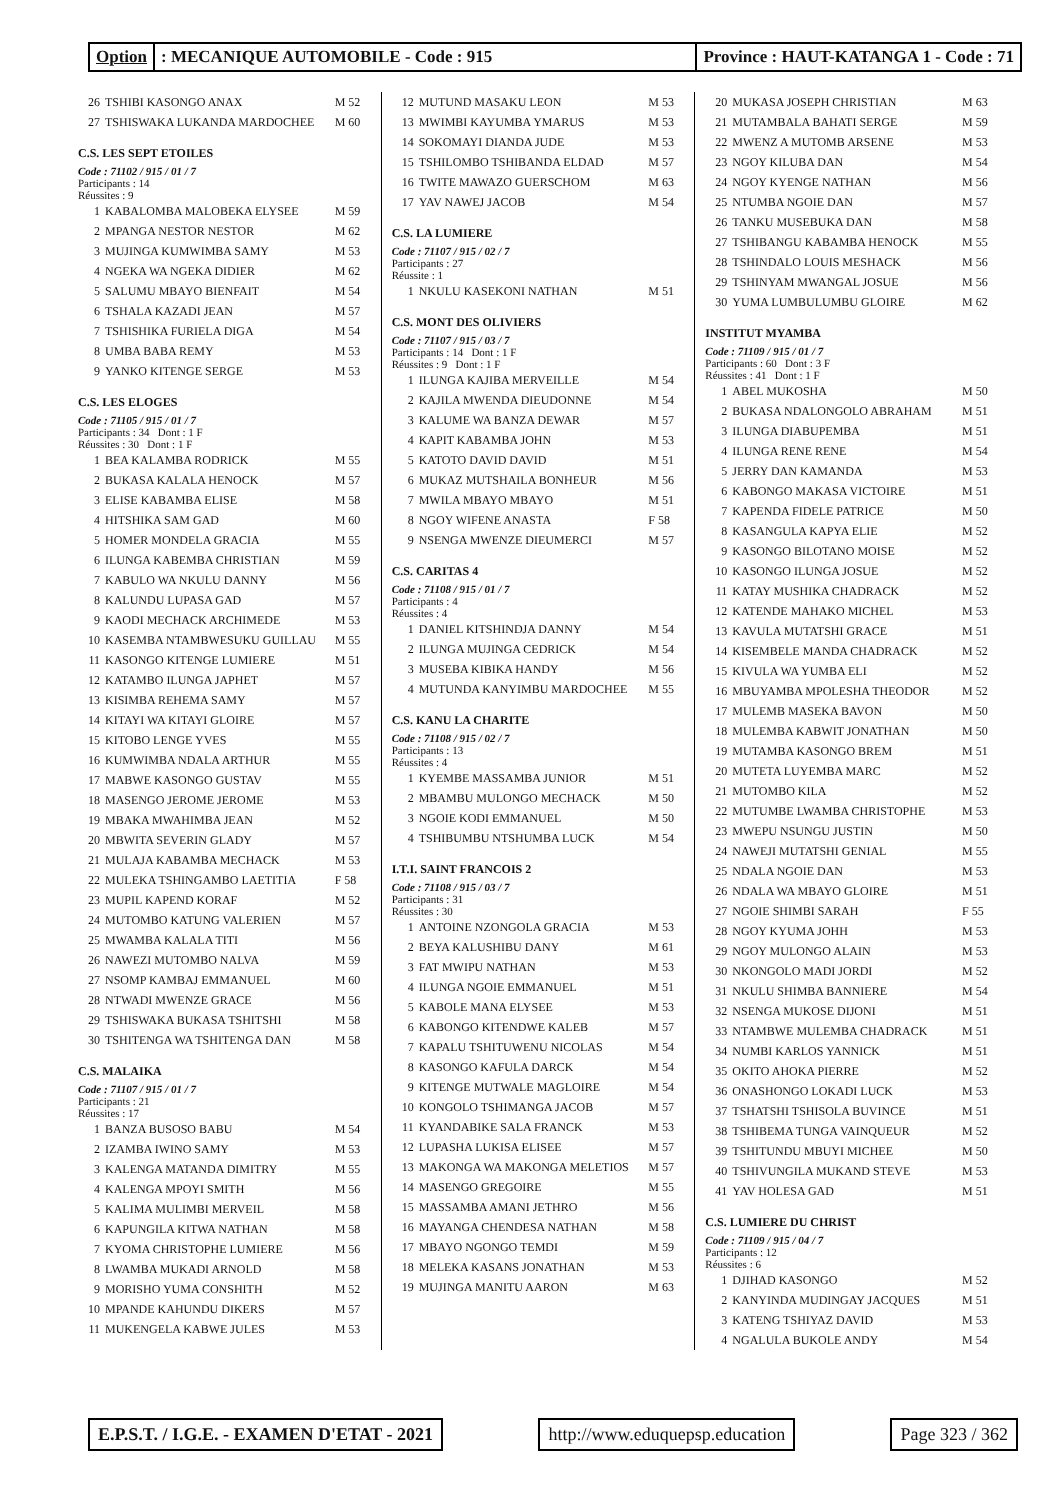Option : MECANIQUE AUTOMOBILE - Code : 915
Province : HAUT-KATANGA 1 - Code : 71
| 26 | TSHIBI KASONGO ANAX | M 52 |
| 27 | TSHISWAKA LUKANDA MARDOCHEE | M 60 |
C.S. LES SEPT ETOILES
Code : 71102 / 915 / 01 / 7
Participants : 14
Réussites : 9
| 1 | KABALOMBA MALOBEKA ELYSEE | M 59 |
| 2 | MPANGA NESTOR NESTOR | M 62 |
| 3 | MUJINGA KUMWIMBA SAMY | M 53 |
| 4 | NGEKA WA NGEKA DIDIER | M 62 |
| 5 | SALUMU MBAYO BIENFAIT | M 54 |
| 6 | TSHALA KAZADI JEAN | M 57 |
| 7 | TSHISHIKA FURIELA DIGA | M 54 |
| 8 | UMBA BABA REMY | M 53 |
| 9 | YANKO KITENGE SERGE | M 53 |
C.S. LES ELOGES
Code : 71105 / 915 / 01 / 7
Participants : 34 Dont : 1 F
Réussites : 30 Dont : 1 F
| 1 | BEA KALAMBA RODRICK | M 55 |
| 2 | BUKASA KALALA HENOCK | M 57 |
| 3 | ELISE KABAMBA ELISE | M 58 |
| 4 | HITSHIKA SAM GAD | M 60 |
| 5 | HOMER MONDELA GRACIA | M 55 |
| 6 | ILUNGA KABEMBA CHRISTIAN | M 59 |
| 7 | KABULO WA NKULU DANNY | M 56 |
| 8 | KALUNDU LUPASA GAD | M 57 |
| 9 | KAODI MECHACK ARCHIMEDE | M 53 |
| 10 | KASEMBA NTAMBWESUKU GUILLAU | M 55 |
| 11 | KASONGO KITENGE LUMIERE | M 51 |
| 12 | KATAMBO ILUNGA JAPHET | M 57 |
| 13 | KISIMBA REHEMA SAMY | M 57 |
| 14 | KITAYI WA KITAYI GLOIRE | M 57 |
| 15 | KITOBO LENGE YVES | M 55 |
| 16 | KUMWIMBA NDALA ARTHUR | M 55 |
| 17 | MABWE KASONGO GUSTAV | M 55 |
| 18 | MASENGO JEROME JEROME | M 53 |
| 19 | MBAKA MWAHIMBA JEAN | M 52 |
| 20 | MBWITA SEVERIN GLADY | M 57 |
| 21 | MULAJA KABAMBA MECHACK | M 53 |
| 22 | MULEKA TSHINGAMBO LAETITIA | F 58 |
| 23 | MUPIL KAPEND KORAF | M 52 |
| 24 | MUTOMBO KATUNG VALERIEN | M 57 |
| 25 | MWAMBA KALALA TITI | M 56 |
| 26 | NAWEZI MUTOMBO NALVA | M 59 |
| 27 | NSOMP KAMBAJ EMMANUEL | M 60 |
| 28 | NTWADI MWENZE GRACE | M 56 |
| 29 | TSHISWAKA BUKASA TSHITSHI | M 58 |
| 30 | TSHITENGA WA TSHITENGA DAN | M 58 |
C.S. MALAIKA
Code : 71107 / 915 / 01 / 7
Participants : 21
Réussites : 17
| 1 | BANZA BUSOSO BABU | M 54 |
| 2 | IZAMBA IWINO SAMY | M 53 |
| 3 | KALENGA MATANDA DIMITRY | M 55 |
| 4 | KALENGA MPOYI SMITH | M 56 |
| 5 | KALIMA MULIMBI MERVEIL | M 58 |
| 6 | KAPUNGILA KITWA NATHAN | M 58 |
| 7 | KYOMA CHRISTOPHE LUMIERE | M 56 |
| 8 | LWAMBA MUKADI ARNOLD | M 58 |
| 9 | MORISHO YUMA CONSHITH | M 52 |
| 10 | MPANDE KAHUNDU DIKERS | M 57 |
| 11 | MUKENGELA KABWE JULES | M 53 |
| 12 | MUTUND MASAKU LEON | M 53 |
| 13 | MWIMBI KAYUMBA YMARUS | M 53 |
| 14 | SOKOMAYI DIANDA JUDE | M 53 |
| 15 | TSHILOMBO TSHIBANDA ELDAD | M 57 |
| 16 | TWITE MAWAZO GUERSCHOM | M 63 |
| 17 | YAV NAWEJ JACOB | M 54 |
C.S. LA LUMIERE
Code : 71107 / 915 / 02 / 7
Participants : 27
Réussite : 1
| 1 | NKULU KASEKONI NATHAN | M 51 |
C.S. MONT DES OLIVIERS
Code : 71107 / 915 / 03 / 7
Participants : 14 Dont : 1 F
Réussites : 9 Dont : 1 F
| 1 | ILUNGA KAJIBA MERVEILLE | M 54 |
| 2 | KAJILA MWENDA DIEUDONNE | M 54 |
| 3 | KALUME WA BANZA DEWAR | M 57 |
| 4 | KAPIT KABAMBA JOHN | M 53 |
| 5 | KATOTO DAVID DAVID | M 51 |
| 6 | MUKAZ MUTSHAILA BONHEUR | M 56 |
| 7 | MWILA MBAYO MBAYO | M 51 |
| 8 | NGOY WIFENE ANASTA | F 58 |
| 9 | NSENGA MWENZE DIEUMERCI | M 57 |
C.S. CARITAS 4
Code : 71108 / 915 / 01 / 7
Participants : 4
Réussites : 4
| 1 | DANIEL KITSHINDJA DANNY | M 54 |
| 2 | ILUNGA MUJINGA CEDRICK | M 54 |
| 3 | MUSEBA KIBIKA HANDY | M 56 |
| 4 | MUTUNDA KANYIMBU MARDOCHEE | M 55 |
C.S. KANU LA CHARITE
Code : 71108 / 915 / 02 / 7
Participants : 13
Réussites : 4
| 1 | KYEMBE MASSAMBA JUNIOR | M 51 |
| 2 | MBAMBU MULONGO MECHACK | M 50 |
| 3 | NGOIE KODI EMMANUEL | M 50 |
| 4 | TSHIBUMBU NTSHUMBA LUCK | M 54 |
I.T.I. SAINT FRANCOIS 2
Code : 71108 / 915 / 03 / 7
Participants : 31
Réussites : 30
| 1 | ANTOINE NZONGOLA GRACIA | M 53 |
| 2 | BEYA KALUSHIBU DANY | M 61 |
| 3 | FAT MWIPU NATHAN | M 53 |
| 4 | ILUNGA NGOIE EMMANUEL | M 51 |
| 5 | KABOLE MANA ELYSEE | M 53 |
| 6 | KABONGO KITENDWE KALEB | M 57 |
| 7 | KAPALU TSHITUWENU NICOLAS | M 54 |
| 8 | KASONGO KAFULA DARCK | M 54 |
| 9 | KITENGE MUTWALE MAGLOIRE | M 54 |
| 10 | KONGOLO TSHIMANGA JACOB | M 57 |
| 11 | KYANDABIKE SALA FRANCK | M 53 |
| 12 | LUPASHA LUKISA ELISEE | M 57 |
| 13 | MAKONGA WA MAKONGA MELETIOS | M 57 |
| 14 | MASENGO GREGOIRE | M 55 |
| 15 | MASSAMBA AMANI JETHRO | M 56 |
| 16 | MAYANGA CHENDESA NATHAN | M 58 |
| 17 | MBAYO NGONGO TEMDI | M 59 |
| 18 | MELEKA KASANS JONATHAN | M 53 |
| 19 | MUJINGA MANITU AARON | M 63 |
| 20 | MUKASA JOSEPH CHRISTIAN | M 63 |
| 21 | MUTAMBALA BAHATI SERGE | M 59 |
| 22 | MWENZ A MUTOMB ARSENE | M 53 |
| 23 | NGOY KILUBA DAN | M 54 |
| 24 | NGOY KYENGE NATHAN | M 56 |
| 25 | NTUMBA NGOIE DAN | M 57 |
| 26 | TANKU MUSEBUKA DAN | M 58 |
| 27 | TSHIBANGU KABAMBA HENOCK | M 55 |
| 28 | TSHINDALO LOUIS MESHACK | M 56 |
| 29 | TSHINYAM MWANGAL JOSUE | M 56 |
| 30 | YUMA LUMBULUMBU GLOIRE | M 62 |
INSTITUT MYAMBA
Code : 71109 / 915 / 01 / 7
Participants : 60 Dont : 3 F
Réussites : 41 Dont : 1 F
| 1 | ABEL MUKOSHA | M 50 |
| 2 | BUKASA NDALONGOLO ABRAHAM | M 51 |
| 3 | ILUNGA DIABUPEMBA | M 51 |
| 4 | ILUNGA RENE RENE | M 54 |
| 5 | JERRY DAN KAMANDA | M 53 |
| 6 | KABONGO MAKASA VICTOIRE | M 51 |
| 7 | KAPENDA FIDELE PATRICE | M 50 |
| 8 | KASANGULA KAPYA ELIE | M 52 |
| 9 | KASONGO BILOTANO MOISE | M 52 |
| 10 | KASONGO ILUNGA JOSUE | M 52 |
| 11 | KATAY MUSHIKA CHADRACK | M 52 |
| 12 | KATENDE MAHAKO MICHEL | M 53 |
| 13 | KAVULA MUTATSHI GRACE | M 51 |
| 14 | KISEMBELE MANDA CHADRACK | M 52 |
| 15 | KIVULA WA YUMBA ELI | M 52 |
| 16 | MBUYAMBA MPOLESHA THEODOR | M 52 |
| 17 | MULEMB MASEKA BAVON | M 50 |
| 18 | MULEMBA KABWIT JONATHAN | M 50 |
| 19 | MUTAMBA KASONGO BREM | M 51 |
| 20 | MUTETA LUYEMBA MARC | M 52 |
| 21 | MUTOMBO KILA | M 52 |
| 22 | MUTUMBE LWAMBA CHRISTOPHE | M 53 |
| 23 | MWEPU NSUNGU JUSTIN | M 50 |
| 24 | NAWEJI MUTATSHI GENIAL | M 55 |
| 25 | NDALA NGOIE DAN | M 53 |
| 26 | NDALA WA MBAYO GLOIRE | M 51 |
| 27 | NGOIE SHIMBI SARAH | F 55 |
| 28 | NGOY KYUMA JOHH | M 53 |
| 29 | NGOY MULONGO ALAIN | M 53 |
| 30 | NKONGOLO MADI JORDI | M 52 |
| 31 | NKULU SHIMBA BANNIERE | M 54 |
| 32 | NSENGA MUKOSE DIJONI | M 51 |
| 33 | NTAMBWE MULEMBA CHADRACK | M 51 |
| 34 | NUMBI KARLOS YANNICK | M 51 |
| 35 | OKITO AHOKA PIERRE | M 52 |
| 36 | ONASHONGO LOKADI LUCK | M 53 |
| 37 | TSHATSHI TSHISOLA BUVINCE | M 51 |
| 38 | TSHIBEMA TUNGA VAINQUEUR | M 52 |
| 39 | TSHITUNDU MBUYI MICHEE | M 50 |
| 40 | TSHIVUNGILA MUKAND STEVE | M 53 |
| 41 | YAV HOLESA GAD | M 51 |
C.S. LUMIERE DU CHRIST
Code : 71109 / 915 / 04 / 7
Participants : 12
Réussites : 6
| 1 | DJIHAD KASONGO | M 52 |
| 2 | KANYINDA MUDINGAY JACQUES | M 51 |
| 3 | KATENG TSHIYAZ DAVID | M 53 |
| 4 | NGALULA BUKOLE ANDY | M 54 |
E.P.S.T. / I.G.E. - EXAMEN D'ETAT - 2021
http://www.eduquepsp.education Page 323 / 362